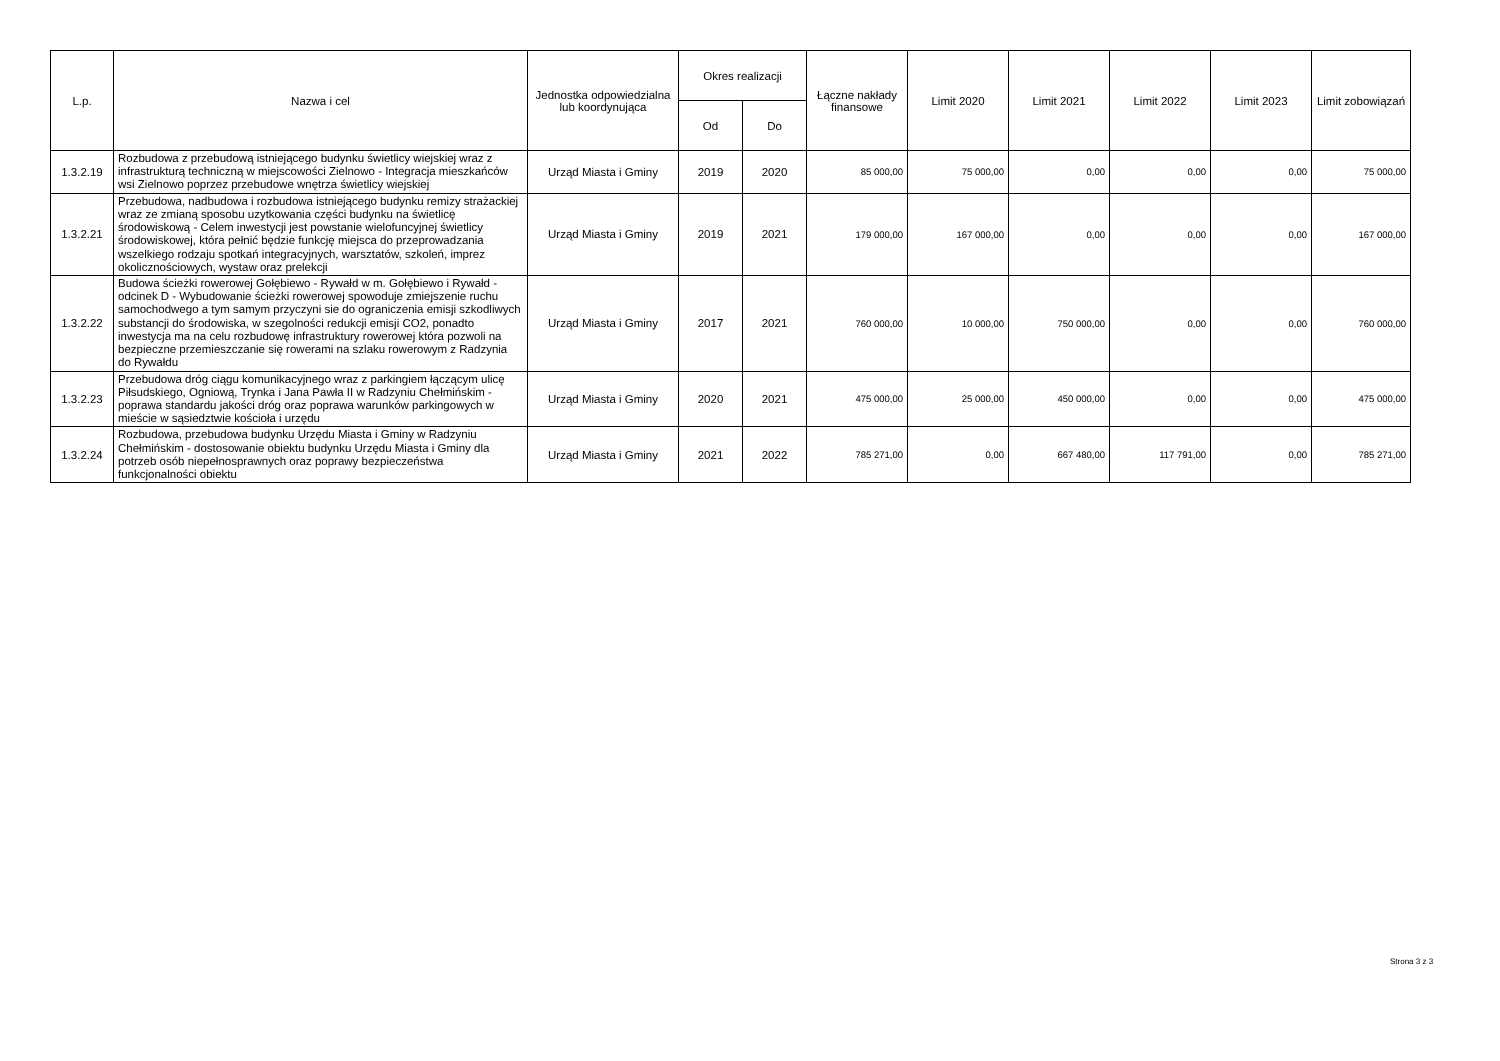| L.p. | Nazwa i cel | Jednostka odpowiedzialna lub koordynująca | Okres realizacji | | Łączne nakłady finansowe | Limit 2020 | Limit 2021 | Limit 2022 | Limit 2023 | Limit zobowiązań |
| --- | --- | --- | --- | --- | --- | --- | --- | --- | --- | --- |
| | | | Od | Do | | | | | | |
| 1.3.2.19 | Rozbudowa z przebudową istniejącego budynku świetlicy wiejskiej wraz z infrastrukturą techniczną w miejscowości Zielnowo - Integracja mieszkańców wsi Zielnowo poprzez przebudowe wnętrza świetlicy wiejskiej | Urząd Miasta i Gminy | 2019 | 2020 | 85 000,00 | 75 000,00 | 0,00 | 0,00 | 0,00 | 75 000,00 |
| 1.3.2.21 | Przebudowa, nadbudowa i rozbudowa istniejącego budynku remizy strażackiej wraz ze zmianą sposobu uzytkowania części budynku na świetlicę środowiskową - Celem inwestycji jest powstanie wielofuncyjnej świetlicy środowiskowej, która pełnić będzie funkcję miejsca do przeprowadzania wszelkiego rodzaju spotkań integracyjnych, warsztatów, szkoleń, imprez okolicznościowych, wystaw oraz prelekcji | Urząd Miasta i Gminy | 2019 | 2021 | 179 000,00 | 167 000,00 | 0,00 | 0,00 | 0,00 | 167 000,00 |
| 1.3.2.22 | Budowa ścieżki rowerowej Gołębiewo - Rywałd w m. Gołębiewo i Rywałd - odcinek D - Wybudowanie ścieżki rowerowej spowoduje zmiejszenie ruchu samochodwego a tym samym przyczyni sie do ograniczenia emisji szkodliwych substancji do środowiska, w szegolności redukcji emisji CO2, ponadto inwestycja ma na celu rozbudowę infrastruktury rowerowej która pozwoli na bezpieczne przemieszczanie się rowerami na szlaku rowerowym z Radzynia do Rywałdu | Urząd Miasta i Gminy | 2017 | 2021 | 760 000,00 | 10 000,00 | 750 000,00 | 0,00 | 0,00 | 760 000,00 |
| 1.3.2.23 | Przebudowa dróg ciągu komunikacyjnego wraz z parkingiem łączącym ulicę Piłsudskiego, Ogniową, Trynka i Jana Pawła II w Radzyniu Chełmińskim - poprawa standardu jakości dróg oraz poprawa warunków parkingowych w mieście w sąsiedztwie kościoła i urzędu | Urząd Miasta i Gminy | 2020 | 2021 | 475 000,00 | 25 000,00 | 450 000,00 | 0,00 | 0,00 | 475 000,00 |
| 1.3.2.24 | Rozbudowa, przebudowa budynku Urzędu Miasta i Gminy w Radzyniu Chełmińskim - dostosowanie obiektu budynku Urzędu Miasta i Gminy dla potrzeb osób niepełnosprawnych oraz poprawy bezpieczeństwa funkcjonalności obiektu | Urząd Miasta i Gminy | 2021 | 2022 | 785 271,00 | 0,00 | 667 480,00 | 117 791,00 | 0,00 | 785 271,00 |
Strona 3 z 3